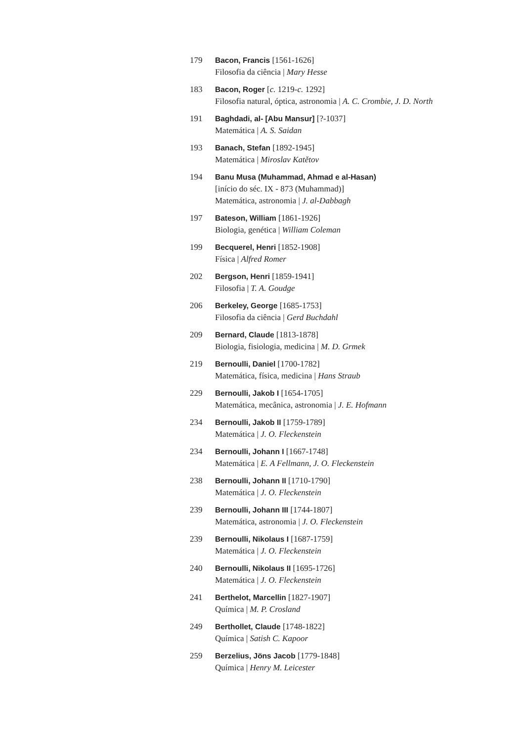179 Bacon, Francis [1561-1626]
Filosofia da ciência | Mary Hesse
183 Bacon, Roger [c. 1219-c. 1292]
Filosofia natural, óptica, astronomia | A. C. Crombie, J. D. North
191 Baghdadi, al- [Abu Mansur] [?-1037]
Matemática | A. S. Saidan
193 Banach, Stefan [1892-1945]
Matemática | Miroslav Katětov
194 Banu Musa (Muhammad, Ahmad e al-Hasan)
[início do séc. IX - 873 (Muhammad)]
Matemática, astronomia | J. al-Dabbagh
197 Bateson, William [1861-1926]
Biologia, genética | William Coleman
199 Becquerel, Henri [1852-1908]
Física | Alfred Romer
202 Bergson, Henri [1859-1941]
Filosofia | T. A. Goudge
206 Berkeley, George [1685-1753]
Filosofia da ciência | Gerd Buchdahl
209 Bernard, Claude [1813-1878]
Biologia, fisiologia, medicina | M. D. Grmek
219 Bernoulli, Daniel [1700-1782]
Matemática, física, medicina | Hans Straub
229 Bernoulli, Jakob I [1654-1705]
Matemática, mecânica, astronomia | J. E. Hofmann
234 Bernoulli, Jakob II [1759-1789]
Matemática | J. O. Fleckenstein
234 Bernoulli, Johann I [1667-1748]
Matemática | E. A Fellmann, J. O. Fleckenstein
238 Bernoulli, Johann II [1710-1790]
Matemática | J. O. Fleckenstein
239 Bernoulli, Johann III [1744-1807]
Matemática, astronomia | J. O. Fleckenstein
239 Bernoulli, Nikolaus I [1687-1759]
Matemática | J. O. Fleckenstein
240 Bernoulli, Nikolaus II [1695-1726]
Matemática | J. O. Fleckenstein
241 Berthelot, Marcellin [1827-1907]
Química | M. P. Crosland
249 Berthollet, Claude [1748-1822]
Química | Satish C. Kapoor
259 Berzelius, Jöns Jacob [1779-1848]
Química | Henry M. Leicester